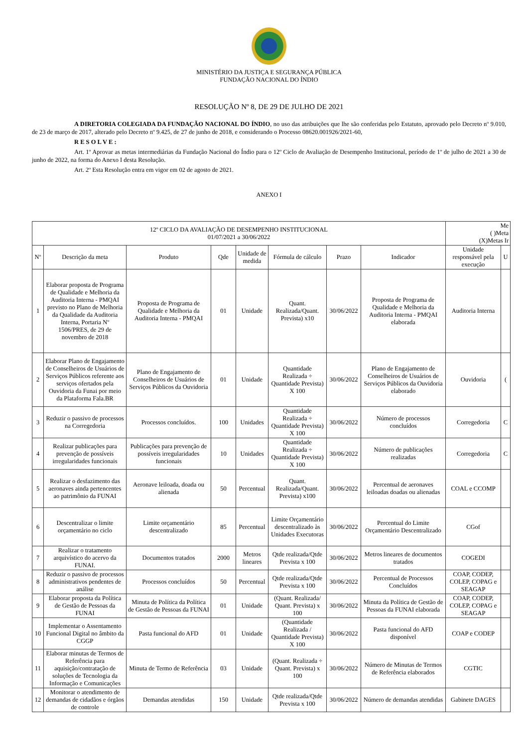MINISTÉRIO DA JUSTIÇA E SEGURANÇA PÚBLICA
FUNDAÇÃO NACIONAL DO ÍNDIO
RESOLUÇÃO Nº 8, DE 29 DE JULHO DE 2021
A DIRETORIA COLEGIADA DA FUNDAÇÃO NACIONAL DO ÍNDIO, no uso das atribuições que lhe são conferidas pelo Estatuto, aprovado pelo Decreto nº 9.010, de 23 de março de 2017, alterado pelo Decreto nº 9.425, de 27 de junho de 2018, e considerando o Processo 08620.001926/2021-60,
R E S O L V E :
Art. 1º Aprovar as metas intermediárias da Fundação Nacional do Índio para o 12º Ciclo de Avaliação de Desempenho Institucional, período de 1º de julho de 2021 a 30 de junho de 2022, na forma do Anexo I desta Resolução.
Art. 2º Esta Resolução entra em vigor em 02 de agosto de 2021.
ANEXO I
| 12º CICLO DA AVALIAÇÃO DE DESEMPENHO INSTITUCIONAL 01/07/2021 a 30/06/2022 | | | | | | | | Me ( )Meta (X)Metas Ir | |
| Nº | Descrição da meta | Produto | Qde | Unidade de medida | Fórmula de cálculo | Prazo | Indicador | Unidade responsável pela execução | U |
| 1 | Elaborar proposta de Programa de Qualidade e Melhoria da Auditoria Interna - PMQAI previsto no Plano de Melhoria da Qualidade da Auditoria Interna, Portaria Nº 1506/PRES, de 29 de novembro de 2018 | Proposta de Programa de Qualidade e Melhoria da Auditoria Interna - PMQAI | 01 | Unidade | Quant. Realizada/Quant. Prevista) x10 | 30/06/2022 | Proposta de Programa de Qualidade e Melhoria da Auditoria Interna - PMQAI elaborada | Auditoria Interna | |
| 2 | Elaborar Plano de Engajamento de Conselheiros de Usuários de Serviços Públicos referente aos serviços ofertados pela Ouvidoria da Funai por meio da Plataforma Fala.BR | Plano de Engajamento de Conselheiros de Usuários de Serviços Públicos da Ouvidoria | 01 | Unidade | Quantidade Realizada ÷ Quantidade Prevista) X 100 | 30/06/2022 | Plano de Engajamento de Conselheiros de Usuários de Serviços Públicos da Ouvidoria elaborado | Ouvidoria | ( |
| 3 | Reduzir o passivo de processos na Corregedoria | Processos concluídos. | 100 | Unidades | Quantidade Realizada ÷ Quantidade Prevista) X 100 | 30/06/2022 | Número de processos concluídos | Corregedoria | C |
| 4 | Realizar publicações para prevenção de possíveis irregularidades funcionais | Publicações para prevenção de possíveis irregularidades funcionais | 10 | Unidades | Quantidade Realizada ÷ Quantidade Prevista) X 100 | 30/06/2022 | Número de publicações realizadas | Corregedoria | C |
| 5 | Realizar o desfazimento das aeronaves ainda pertencentes ao patrimônio da FUNAI | Aeronave leiloada, doada ou alienada | 50 | Percentual | Quant. Realizada/Quant. Prevista) x100 | 30/06/2022 | Percentual de aeronaves leiloadas doadas ou alienadas | COAL e CCOMP | |
| 6 | Descentralizar o limite orçamentário no ciclo | Limite orçamentário descentralizado | 85 | Percentual | Limite Orçamentário descentralizado às Unidades Executoras | 30/06/2022 | Percentual do Limite Orçamentário Descentralizado | CGof | |
| 7 | Realizar o tratamento arquivístico do acervo da FUNAI. | Documentos tratados | 2000 | Metros lineares | Qtde realizada/Qtde Prevista x 100 | 30/06/2022 | Metros lineares de documentos tratados | COGEDI | |
| 8 | Reduzir o passivo de processos administrativos pendentes de análise | Processos concluídos | 50 | Percentual | Qtde realizada/Qtde Prevista x 100 | 30/06/2022 | Percentual de Processos Concluídos | COAP, CODEP, COLEP, COPAG e SEAGAP | |
| 9 | Elaborar proposta da Política de Gestão de Pessoas da FUNAI | Minuta de Política da Política de Gestão de Pessoas da FUNAI | 01 | Unidade | (Quant. Realizada/ Quant. Prevista) x 100 | 30/06/2022 | Minuta da Política de Gestão de Pessoas da FUNAI elaborada | COAP, CODEP, COLEP, COPAG e SEAGAP | |
| 10 | Implementar o Assentamento Funcional Digital no âmbito da CGGP | Pasta funcional do AFD | 01 | Unidade | (Quantidade Realizada / Quantidade Prevista) X 100 | 30/06/2022 | Pasta funcional do AFD disponível | COAP e CODEP | |
| 11 | Elaborar minutas de Termos de Referência para aquisição/contratação de soluções de Tecnologia da Informação e Comunicações | Minuta de Termo de Referência | 03 | Unidade | (Quant. Realizada ÷ Quant. Prevista) x 100 | 30/06/2022 | Número de Minutas de Termos de Referência elaborados | CGTIC | |
| 12 | Monitorar o atendimento de demandas de cidadãos e órgãos de controle | Demandas atendidas | 150 | Unidade | Qtde realizada/Qtde Prevista x 100 | 30/06/2022 | Número de demandas atendidas | Gabinete DAGES | |